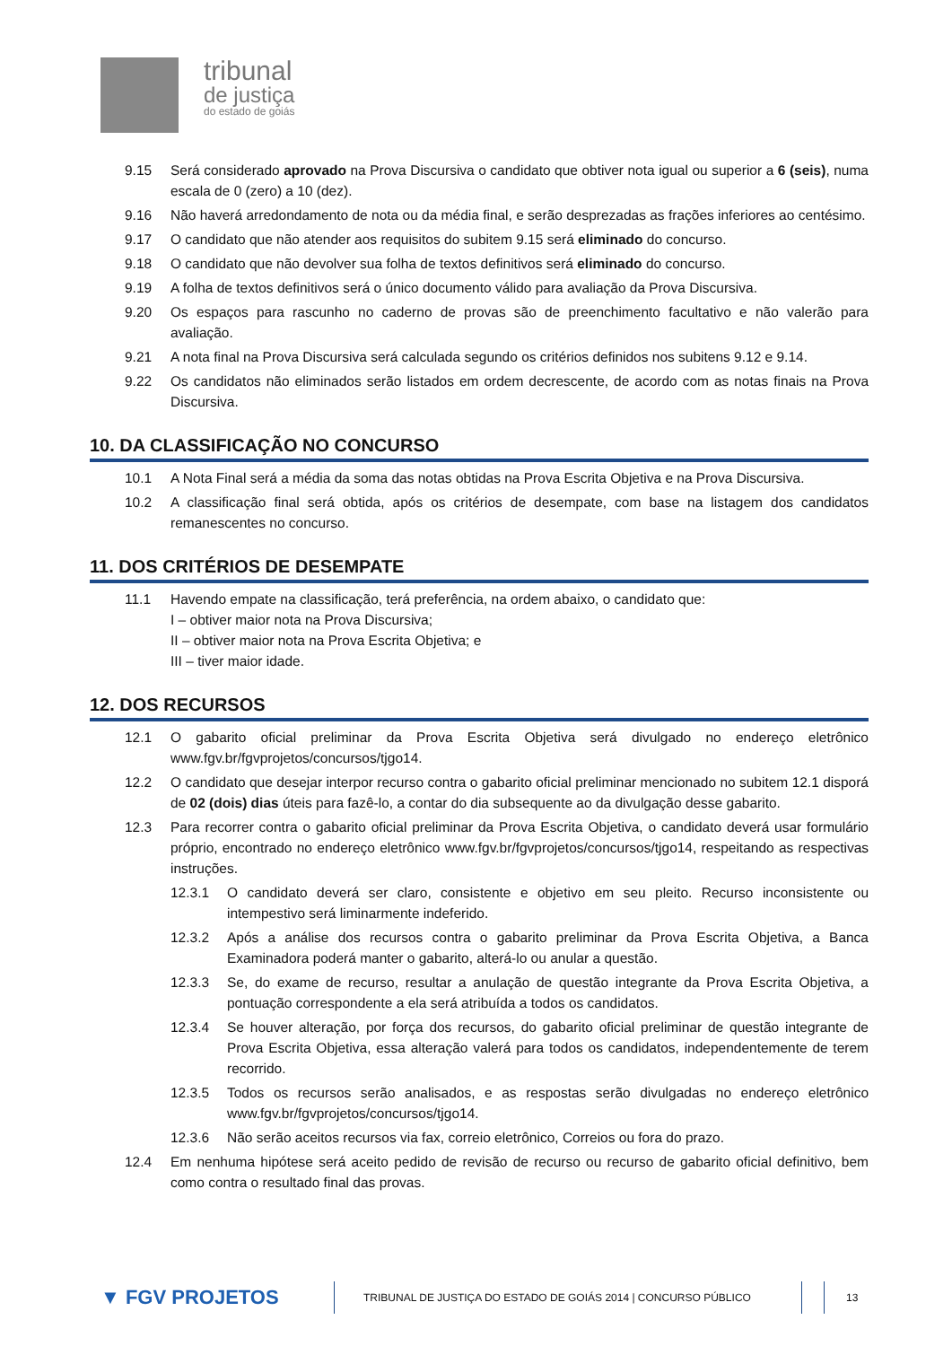tribunal
de justiça
do estado de goiás
9.15 Será considerado aprovado na Prova Discursiva o candidato que obtiver nota igual ou superior a 6 (seis), numa escala de 0 (zero) a 10 (dez).
9.16 Não haverá arredondamento de nota ou da média final, e serão desprezadas as frações inferiores ao centésimo.
9.17 O candidato que não atender aos requisitos do subitem 9.15 será eliminado do concurso.
9.18 O candidato que não devolver sua folha de textos definitivos será eliminado do concurso.
9.19 A folha de textos definitivos será o único documento válido para avaliação da Prova Discursiva.
9.20 Os espaços para rascunho no caderno de provas são de preenchimento facultativo e não valerão para avaliação.
9.21 A nota final na Prova Discursiva será calculada segundo os critérios definidos nos subitens 9.12 e 9.14.
9.22 Os candidatos não eliminados serão listados em ordem decrescente, de acordo com as notas finais na Prova Discursiva.
10. DA CLASSIFICAÇÃO NO CONCURSO
10.1 A Nota Final será a média da soma das notas obtidas na Prova Escrita Objetiva e na Prova Discursiva.
10.2 A classificação final será obtida, após os critérios de desempate, com base na listagem dos candidatos remanescentes no concurso.
11. DOS CRITÉRIOS DE DESEMPATE
11.1 Havendo empate na classificação, terá preferência, na ordem abaixo, o candidato que:
I – obtiver maior nota na Prova Discursiva;
II – obtiver maior nota na Prova Escrita Objetiva; e
III – tiver maior idade.
12. DOS RECURSOS
12.1 O gabarito oficial preliminar da Prova Escrita Objetiva será divulgado no endereço eletrônico www.fgv.br/fgvprojetos/concursos/tjgo14.
12.2 O candidato que desejar interpor recurso contra o gabarito oficial preliminar mencionado no subitem 12.1 disporá de 02 (dois) dias úteis para fazê-lo, a contar do dia subsequente ao da divulgação desse gabarito.
12.3 Para recorrer contra o gabarito oficial preliminar da Prova Escrita Objetiva, o candidato deverá usar formulário próprio, encontrado no endereço eletrônico www.fgv.br/fgvprojetos/concursos/tjgo14, respeitando as respectivas instruções.
12.3.1 O candidato deverá ser claro, consistente e objetivo em seu pleito. Recurso inconsistente ou intempestivo será liminarmente indeferido.
12.3.2 Após a análise dos recursos contra o gabarito preliminar da Prova Escrita Objetiva, a Banca Examinadora poderá manter o gabarito, alterá-lo ou anular a questão.
12.3.3 Se, do exame de recurso, resultar a anulação de questão integrante da Prova Escrita Objetiva, a pontuação correspondente a ela será atribuída a todos os candidatos.
12.3.4 Se houver alteração, por força dos recursos, do gabarito oficial preliminar de questão integrante de Prova Escrita Objetiva, essa alteração valerá para todos os candidatos, independentemente de terem recorrido.
12.3.5 Todos os recursos serão analisados, e as respostas serão divulgadas no endereço eletrônico www.fgv.br/fgvprojetos/concursos/tjgo14.
12.3.6 Não serão aceitos recursos via fax, correio eletrônico, Correios ou fora do prazo.
12.4 Em nenhuma hipótese será aceito pedido de revisão de recurso ou recurso de gabarito oficial definitivo, bem como contra o resultado final das provas.
▼ FGV PROJETOS TRIBUNAL DE JUSTIÇA DO ESTADO DE GOIÁS 2014 | CONCURSO PÚBLICO 13